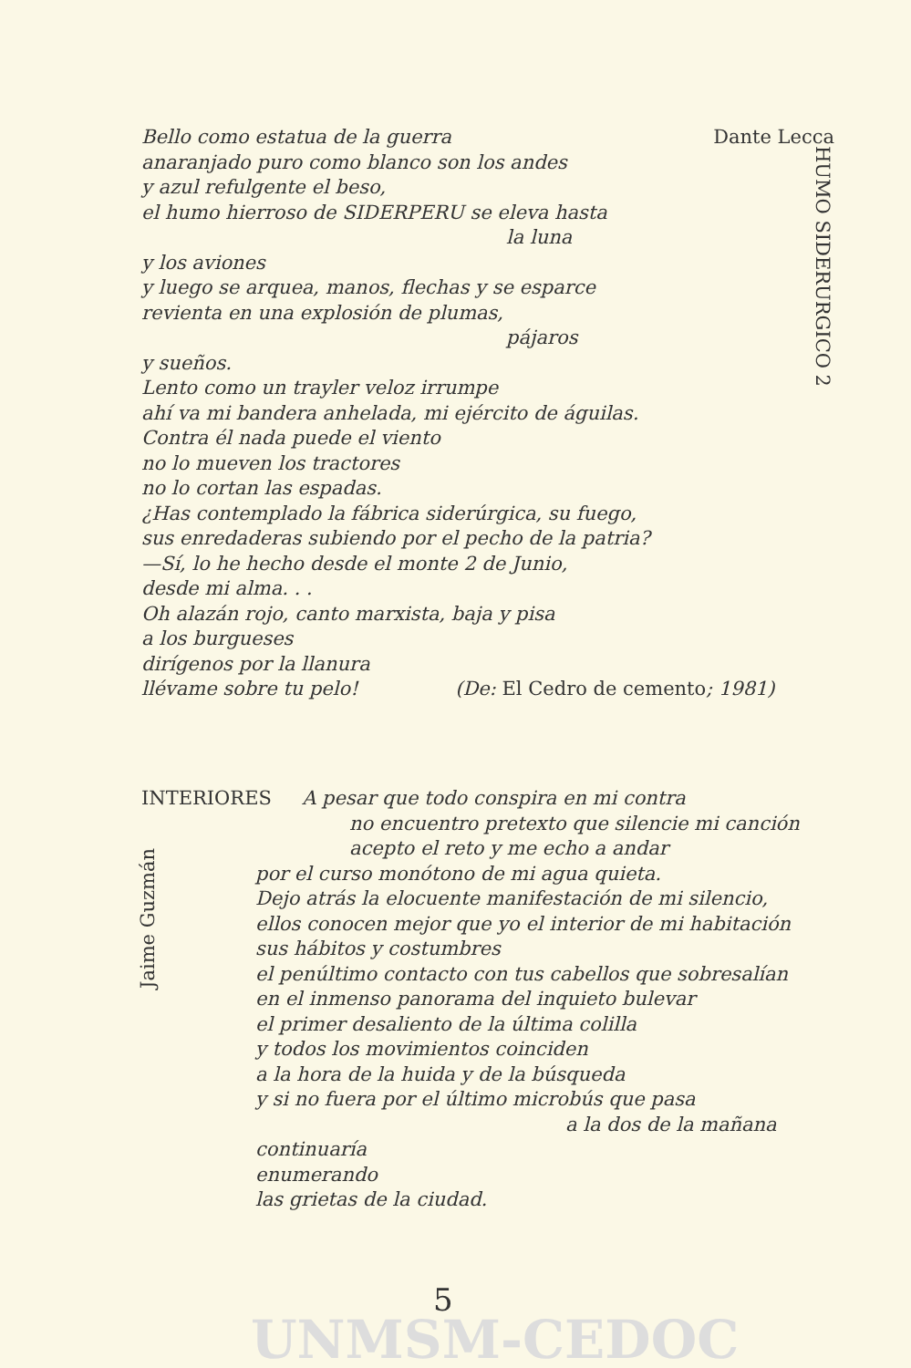Dante Lecca Bello como estatua de la guerra
anaranjado puro como blanco son los andes
y azul refulgente el beso,
el humo hierroso de SIDERPERU se eleva hasta
la luna
y los aviones
y luego se arquea, manos, flechas y se esparce
revienta en una explosión de plumas,
pájaros
y sueños.
Lento como un trayler veloz irrumpe
ahí va mi bandera anhelada, mi ejército de águilas.
Contra él nada puede el viento
no lo mueven los tractores
no lo cortan las espadas.
¿Has contemplado la fábrica siderúrgica, su fuego,
sus enredaderas subiendo por el pecho de la patria?
—Sí, lo he hecho desde el monte 2 de Junio,
desde mi alma. . .
Oh alazán rojo, canto marxista, baja y pisa
a los burgueses
dirígenos por la llanura
llévame sobre tu pelo! (De: El Cedro de cemento; 1981)
HUMO SIDERURGICO 2
INTERIORES A pesar que todo conspira en mi contra
no encuentro pretexto que silencie mi canción
acepto el reto y me echo a andar
por el curso monótono de mi agua quieta.
Dejo atrás la elocuente manifestación de mi silencio,
ellos conocen mejor que yo el interior de mi habitación
sus hábitos y costumbres
el penúltimo contacto con tus cabellos que sobresalían
en el inmenso panorama del inquieto bulevar
el primer desaliento de la última colilla
y todos los movimientos coinciden
a la hora de la huida y de la búsqueda
y si no fuera por el último microbús que pasa
a la dos de la mañana
continuaría
enumerando
las grietas de la ciudad.
Jaime Guzmán
5
UNMSM-CEDOC